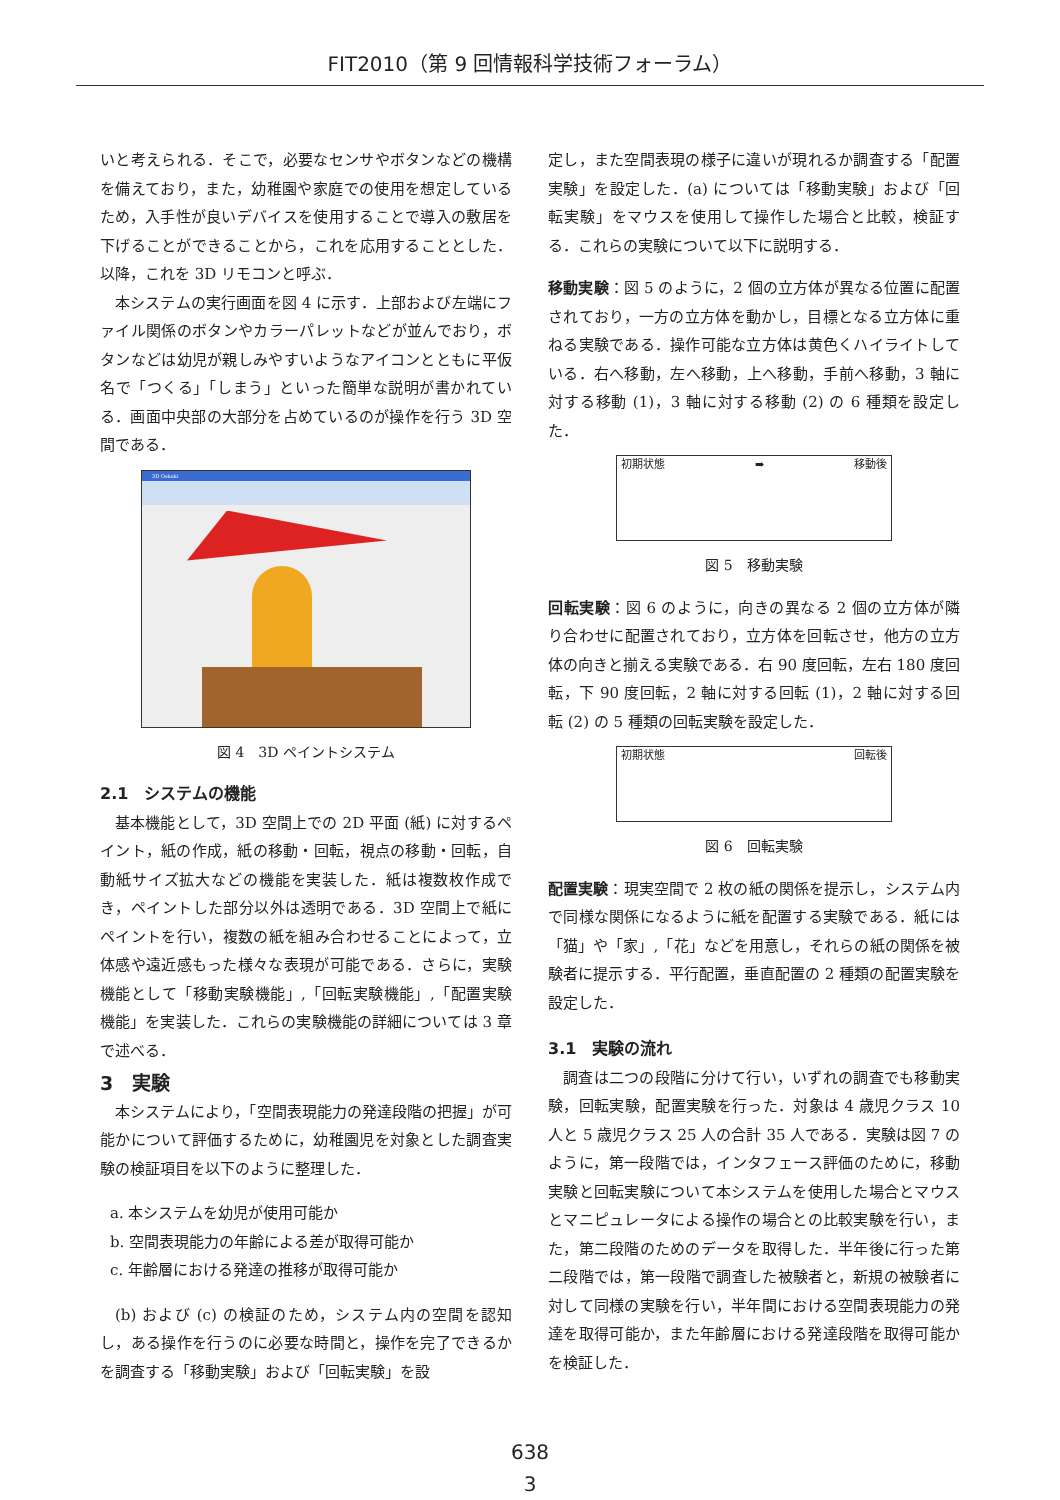FIT2010（第 9 回情報科学技術フォーラム）
いと考えられる．そこで，必要なセンサやボタンなどの機構を備えており，また，幼稚園や家庭での使用を想定しているため，入手性が良いデバイスを使用することで導入の敷居を下げることができることから，これを応用することとした．以降，これを 3D リモコンと呼ぶ．
本システムの実行画面を図 4 に示す．上部および左端にファイル関係のボタンやカラーパレットなどが並んでおり，ボタンなどは幼児が親しみやすいようなアイコンとともに平仮名で「つくる」「しまう」といった簡単な説明が書かれている．画面中央部の大部分を占めているのが操作を行う 3D 空間である．
3D Oekaki
図 4　3D ペイントシステム
2.1　システムの機能
基本機能として，3D 空間上での 2D 平面 (紙) に対するペイント，紙の作成，紙の移動・回転，視点の移動・回転，自動紙サイズ拡大などの機能を実装した．紙は複数枚作成でき，ペイントした部分以外は透明である．3D 空間上で紙にペイントを行い，複数の紙を組み合わせることによって，立体感や遠近感もった様々な表現が可能である．さらに，実験機能として「移動実験機能」,「回転実験機能」,「配置実験機能」を実装した．これらの実験機能の詳細については 3 章で述べる．
3　実験
本システムにより，「空間表現能力の発達段階の把握」が可能かについて評価するために，幼稚園児を対象とした調査実験の検証項目を以下のように整理した．
a. 本システムを幼児が使用可能か
b. 空間表現能力の年齢による差が取得可能か
c. 年齢層における発達の推移が取得可能か
(b) および (c) の検証のため，システム内の空間を認知し，ある操作を行うのに必要な時間と，操作を完了できるかを調査する「移動実験」および「回転実験」を設
定し，また空間表現の様子に違いが現れるか調査する「配置実験」を設定した．(a) については「移動実験」および「回転実験」をマウスを使用して操作した場合と比較，検証する．これらの実験について以下に説明する．
移動実験：図 5 のように，2 個の立方体が異なる位置に配置されており，一方の立方体を動かし，目標となる立方体に重ねる実験である．操作可能な立方体は黄色くハイライトしている．右へ移動，左へ移動，上へ移動，手前へ移動，3 軸に対する移動 (1)，3 軸に対する移動 (2) の 6 種類を設定した．
初期状態 ➡ 移動後
図 5　移動実験
回転実験：図 6 のように，向きの異なる 2 個の立方体が隣り合わせに配置されており，立方体を回転させ，他方の立方体の向きと揃える実験である．右 90 度回転，左右 180 度回転，下 90 度回転，2 軸に対する回転 (1)，2 軸に対する回転 (2) の 5 種類の回転実験を設定した．
初期状態 回転後
図 6　回転実験
配置実験：現実空間で 2 枚の紙の関係を提示し，システム内で同様な関係になるように紙を配置する実験である．紙には「猫」や「家」,「花」などを用意し，それらの紙の関係を被験者に提示する．平行配置，垂直配置の 2 種類の配置実験を設定した．
3.1　実験の流れ
調査は二つの段階に分けて行い，いずれの調査でも移動実験，回転実験，配置実験を行った．対象は 4 歳児クラス 10 人と 5 歳児クラス 25 人の合計 35 人である．実験は図 7 のように，第一段階では，インタフェース評価のために，移動実験と回転実験について本システムを使用した場合とマウスとマニピュレータによる操作の場合との比較実験を行い，また，第二段階のためのデータを取得した．半年後に行った第二段階では，第一段階で調査した被験者と，新規の被験者に対して同様の実験を行い，半年間における空間表現能力の発達を取得可能か，また年齢層における発達段階を取得可能かを検証した．
638
3